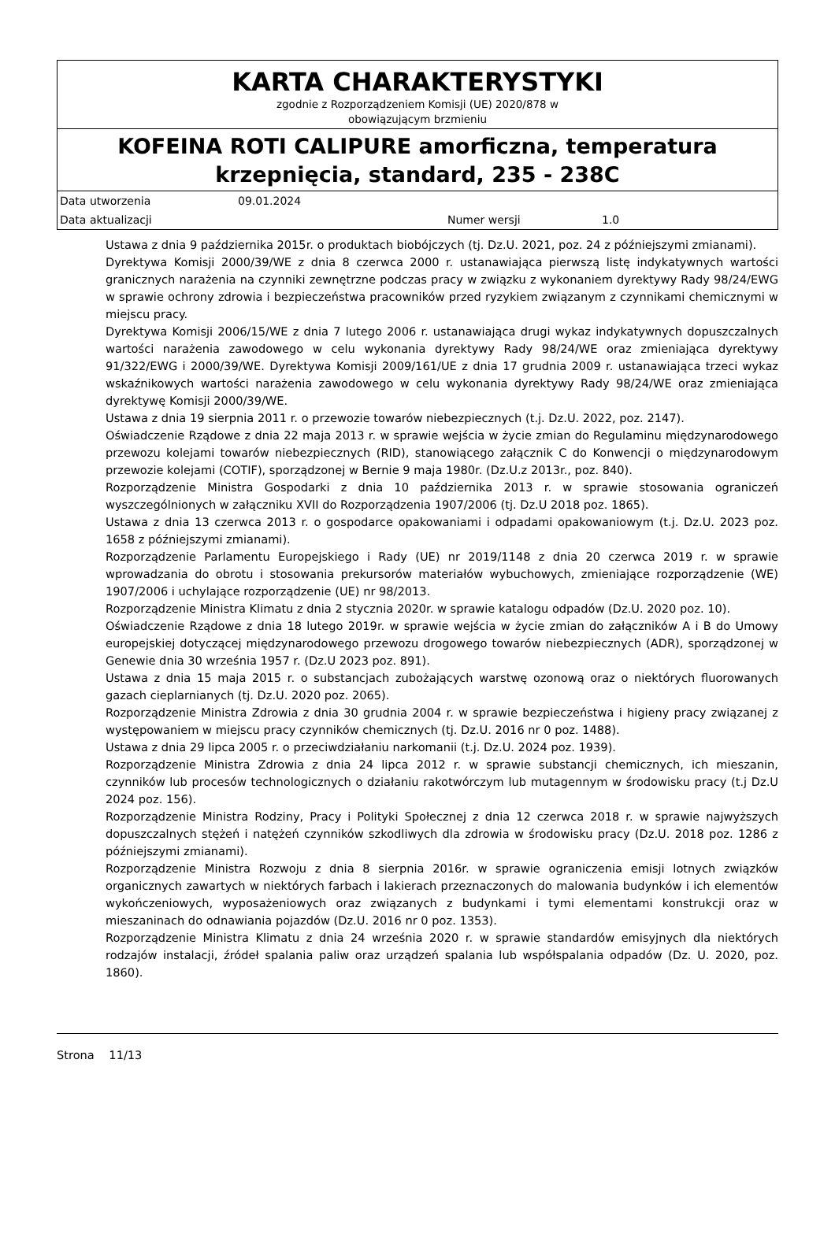KARTA CHARAKTERYSTYKI
zgodnie z Rozporządzeniem Komisji (UE) 2020/878 w
obowiązującym brzmieniu
KOFEINA ROTI CALIPURE amorficzna, temperatura krzepnięcia, standard, 235 - 238C
| Data utworzenia | 09.01.2024 | | |
| Data aktualizacji | | Numer wersji | 1.0 |
Ustawa z dnia 9 października 2015r. o produktach biobójczych (tj. Dz.U. 2021, poz. 24 z późniejszymi zmianami).
Dyrektywa Komisji 2000/39/WE z dnia 8 czerwca 2000 r. ustanawiająca pierwszą listę indykatywnych wartości granicznych narażenia na czynniki zewnętrzne podczas pracy w związku z wykonaniem dyrektywy Rady 98/24/EWG w sprawie ochrony zdrowia i bezpieczeństwa pracowników przed ryzykiem związanym z czynnikami chemicznymi w miejscu pracy.
Dyrektywa Komisji 2006/15/WE z dnia 7 lutego 2006 r. ustanawiająca drugi wykaz indykatywnych dopuszczalnych wartości narażenia zawodowego w celu wykonania dyrektywy Rady 98/24/WE oraz zmieniająca dyrektywy 91/322/EWG i 2000/39/WE. Dyrektywa Komisji 2009/161/UE z dnia 17 grudnia 2009 r. ustanawiająca trzeci wykaz wskaźnikowych wartości narażenia zawodowego w celu wykonania dyrektywy Rady 98/24/WE oraz zmieniająca dyrektywę Komisji 2000/39/WE.
Ustawa z dnia 19 sierpnia 2011 r. o przewozie towarów niebezpiecznych (t.j. Dz.U. 2022, poz. 2147).
Oświadczenie Rządowe z dnia 22 maja 2013 r. w sprawie wejścia w życie zmian do Regulaminu międzynarodowego przewozu kolejami towarów niebezpiecznych (RID), stanowiącego załącznik C do Konwencji o międzynarodowym przewozie kolejami (COTIF), sporządzonej w Bernie 9 maja 1980r. (Dz.U.z 2013r., poz. 840).
Rozporządzenie Ministra Gospodarki z dnia 10 października 2013 r. w sprawie stosowania ograniczeń wyszczególnionych w załączniku XVII do Rozporządzenia 1907/2006 (tj. Dz.U 2018 poz. 1865).
Ustawa z dnia 13 czerwca 2013 r. o gospodarce opakowaniami i odpadami opakowaniowym (t.j. Dz.U. 2023 poz. 1658 z późniejszymi zmianami).
Rozporządzenie Parlamentu Europejskiego i Rady (UE) nr 2019/1148 z dnia 20 czerwca 2019 r. w sprawie wprowadzania do obrotu i stosowania prekursorów materiałów wybuchowych, zmieniające rozporządzenie (WE) 1907/2006 i uchylające rozporządzenie (UE) nr 98/2013.
Rozporządzenie Ministra Klimatu z dnia 2 stycznia 2020r. w sprawie katalogu odpadów (Dz.U. 2020 poz. 10).
Oświadczenie Rządowe z dnia 18 lutego 2019r. w sprawie wejścia w życie zmian do załączników A i B do Umowy europejskiej dotyczącej międzynarodowego przewozu drogowego towarów niebezpiecznych (ADR), sporządzonej w Genewie dnia 30 września 1957 r. (Dz.U 2023 poz. 891).
Ustawa z dnia 15 maja 2015 r. o substancjach zubożających warstwę ozonową oraz o niektórych fluorowanych gazach cieplarnianych (tj. Dz.U. 2020 poz. 2065).
Rozporządzenie Ministra Zdrowia z dnia 30 grudnia 2004 r. w sprawie bezpieczeństwa i higieny pracy związanej z występowaniem w miejscu pracy czynników chemicznych (tj. Dz.U. 2016 nr 0 poz. 1488).
Ustawa z dnia 29 lipca 2005 r. o przeciwdziałaniu narkomanii (t.j. Dz.U. 2024 poz. 1939).
Rozporządzenie Ministra Zdrowia z dnia 24 lipca 2012 r. w sprawie substancji chemicznych, ich mieszanin, czynników lub procesów technologicznych o działaniu rakotwórczym lub mutagennym w środowisku pracy (t.j Dz.U 2024 poz. 156).
Rozporządzenie Ministra Rodziny, Pracy i Polityki Społecznej z dnia 12 czerwca 2018 r. w sprawie najwyższych dopuszczalnych stężeń i natężeń czynników szkodliwych dla zdrowia w środowisku pracy (Dz.U. 2018 poz. 1286 z późniejszymi zmianami).
Rozporządzenie Ministra Rozwoju z dnia 8 sierpnia 2016r. w sprawie ograniczenia emisji lotnych związków organicznych zawartych w niektórych farbach i lakierach przeznaczonych do malowania budynków i ich elementów wykończeniowych, wyposażeniowych oraz związanych z budynkami i tymi elementami konstrukcji oraz w mieszaninach do odnawiania pojazdów (Dz.U. 2016 nr 0 poz. 1353).
Rozporządzenie Ministra Klimatu z dnia 24 września 2020 r. w sprawie standardów emisyjnych dla niektórych rodzajów instalacji, źródeł spalania paliw oraz urządzeń spalania lub współspalania odpadów (Dz. U. 2020, poz. 1860).
Strona 11/13